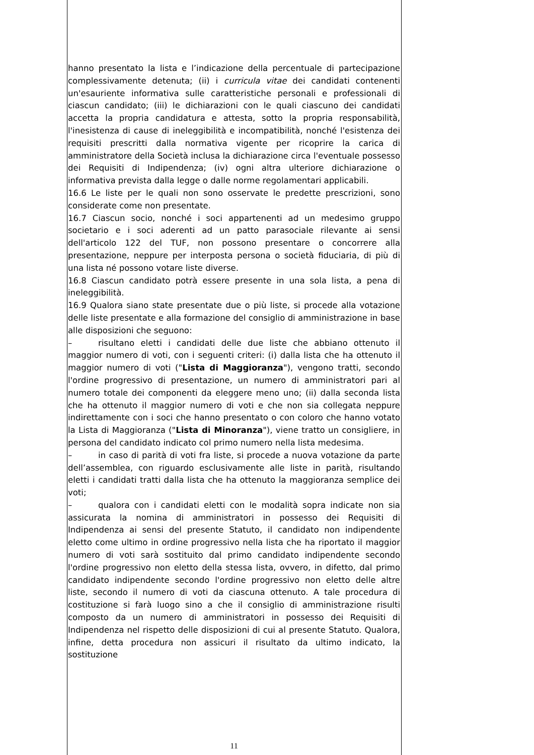hanno presentato la lista e l’indicazione della percentuale di partecipazione complessivamente detenuta; (ii) i curricula vitae dei candidati contenenti un'esauriente informativa sulle caratteristiche personali e professionali di ciascun candidato; (iii) le dichiarazioni con le quali ciascuno dei candidati accetta la propria candidatura e attesta, sotto la propria responsabilità, l'inesistenza di cause di ineleggibilità e incompatibilità, nonché l'esistenza dei requisiti prescritti dalla normativa vigente per ricoprire la carica di amministratore della Società inclusa la dichiarazione circa l'eventuale possesso dei Requisiti di Indipendenza; (iv) ogni altra ulteriore dichiarazione o informativa prevista dalla legge o dalle norme regolamentari applicabili.
16.6 Le liste per le quali non sono osservate le predette prescrizioni, sono considerate come non presentate.
16.7 Ciascun socio, nonché i soci appartenenti ad un medesimo gruppo societario e i soci aderenti ad un patto parasociale rilevante ai sensi dell'articolo 122 del TUF, non possono presentare o concorrere alla presentazione, neppure per interposta persona o società fiduciaria, di più di una lista né possono votare liste diverse.
16.8 Ciascun candidato potrà essere presente in una sola lista, a pena di ineleggibilità.
16.9 Qualora siano state presentate due o più liste, si procede alla votazione delle liste presentate e alla formazione del consiglio di amministrazione in base alle disposizioni che seguono:
– risultano eletti i candidati delle due liste che abbiano ottenuto il maggior numero di voti, con i seguenti criteri: (i) dalla lista che ha ottenuto il maggior numero di voti ("Lista di Maggioranza"), vengono tratti, secondo l'ordine progressivo di presentazione, un numero di amministratori pari al numero totale dei componenti da eleggere meno uno; (ii) dalla seconda lista che ha ottenuto il maggior numero di voti e che non sia collegata neppure indirettamente con i soci che hanno presentato o con coloro che hanno votato la Lista di Maggioranza ("Lista di Minoranza"), viene tratto un consigliere, in persona del candidato indicato col primo numero nella lista medesima.
– in caso di parità di voti fra liste, si procede a nuova votazione da parte dell’assemblea, con riguardo esclusivamente alle liste in parità, risultando eletti i candidati tratti dalla lista che ha ottenuto la maggioranza semplice dei voti;
– qualora con i candidati eletti con le modalità sopra indicate non sia assicurata la nomina di amministratori in possesso dei Requisiti di Indipendenza ai sensi del presente Statuto, il candidato non indipendente eletto come ultimo in ordine progressivo nella lista che ha riportato il maggior numero di voti sarà sostituito dal primo candidato indipendente secondo l'ordine progressivo non eletto della stessa lista, ovvero, in difetto, dal primo candidato indipendente secondo l'ordine progressivo non eletto delle altre liste, secondo il numero di voti da ciascuna ottenuto. A tale procedura di costituzione si farà luogo sino a che il consiglio di amministrazione risulti composto da un numero di amministratori in possesso dei Requisiti di Indipendenza nel rispetto delle disposizioni di cui al presente Statuto. Qualora, infine, detta procedura non assicuri il risultato da ultimo indicato, la sostituzione
11